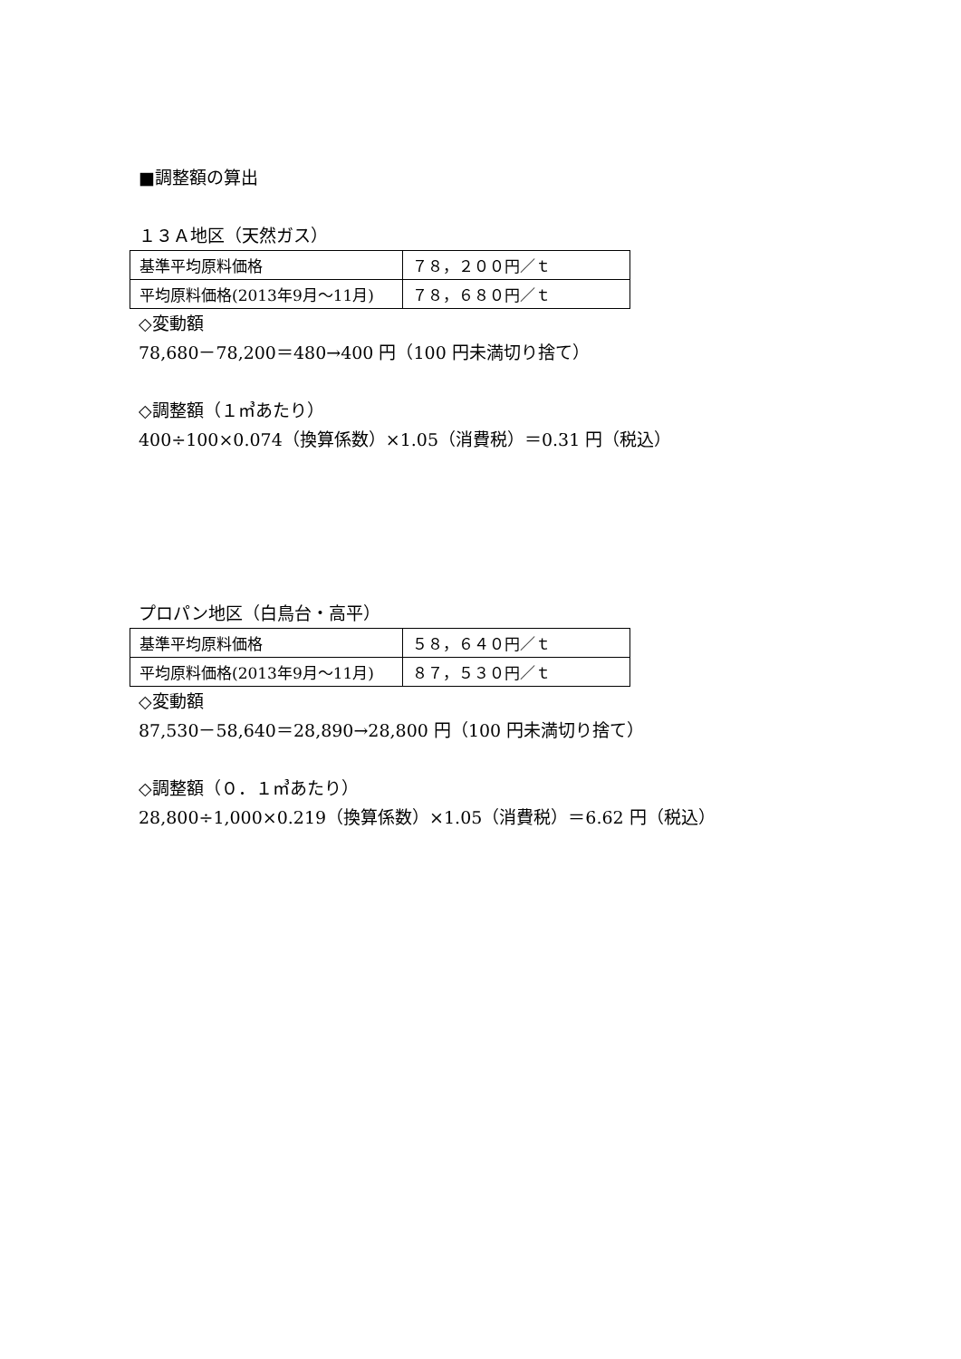■調整額の算出
１３Ａ地区（天然ガス）
| 基準平均原料価格 | ７８，２００円／ｔ |
| 平均原料価格(2013年9月～11月) | ７８，６８０円／ｔ |
◇変動額
78,680－78,200＝480→400 円（100 円未満切り捨て）
◇調整額（１㎥あたり）
400÷100×0.074（換算係数）×1.05（消費税）＝0.31 円（税込）
プロパン地区（白鳥台・高平）
| 基準平均原料価格 | ５８，６４０円／ｔ |
| 平均原料価格(2013年9月～11月) | ８７，５３０円／ｔ |
◇変動額
87,530－58,640＝28,890→28,800 円（100 円未満切り捨て）
◇調整額（０．１㎥あたり）
28,800÷1,000×0.219（換算係数）×1.05（消費税）＝6.62 円（税込）